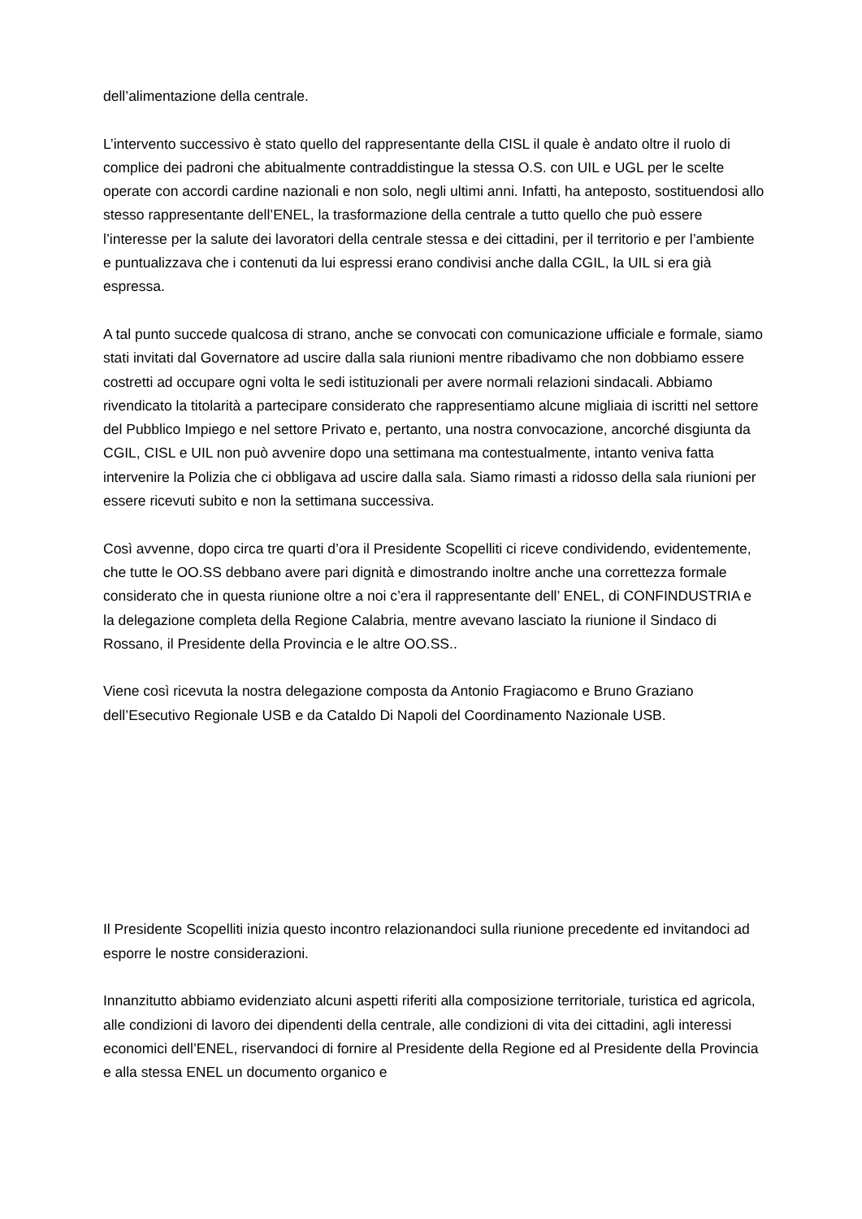dell’alimentazione della centrale.
L’intervento successivo è stato quello del rappresentante della CISL il quale è andato oltre il ruolo di complice dei padroni che abitualmente contraddistingue la stessa O.S. con UIL e UGL per le scelte operate con accordi cardine nazionali e non solo, negli ultimi anni. Infatti, ha anteposto, sostituendosi allo stesso rappresentante dell’ENEL, la trasformazione della centrale a tutto quello che può essere l’interesse per la salute dei lavoratori della centrale stessa e dei cittadini, per il territorio e per l’ambiente e puntualizzava che i contenuti da lui espressi erano condivisi anche dalla CGIL, la UIL si era già espressa.
A tal punto succede qualcosa di strano, anche se convocati con comunicazione ufficiale e formale, siamo stati invitati dal Governatore ad uscire dalla sala riunioni mentre ribadivamo che non dobbiamo essere costretti ad occupare ogni volta le sedi istituzionali per avere normali relazioni sindacali. Abbiamo rivendicato la titolarità a partecipare considerato che rappresentiamo alcune migliaia di iscritti nel settore del Pubblico Impiego e nel settore Privato e, pertanto, una nostra convocazione, ancorché disgiunta da CGIL, CISL e UIL non può avvenire dopo una settimana ma contestualmente, intanto veniva fatta intervenire la Polizia che ci obbligava ad uscire dalla sala. Siamo rimasti a ridosso della sala riunioni per essere ricevuti subito e non la settimana successiva.
Così avvenne, dopo circa tre quarti d’ora il Presidente Scopelliti ci riceve condividendo, evidentemente, che tutte le OO.SS debbano avere pari dignità e dimostrando inoltre anche una correttezza formale considerato che in questa riunione oltre a noi c’era il rappresentante dell’ ENEL, di CONFINDUSTRIA e la delegazione completa della Regione Calabria, mentre avevano lasciato la riunione il Sindaco di Rossano, il Presidente della Provincia e le altre OO.SS..
Viene così ricevuta la nostra delegazione composta da Antonio Fragiacomo e Bruno Graziano dell’Esecutivo Regionale USB e da Cataldo Di Napoli del Coordinamento Nazionale USB.
Il Presidente Scopelliti inizia questo incontro relazionandoci sulla riunione precedente ed invitandoci ad esporre le nostre considerazioni.
Innanzitutto abbiamo evidenziato alcuni aspetti riferiti alla composizione territoriale, turistica ed agricola, alle condizioni di lavoro dei dipendenti della centrale, alle condizioni di vita dei cittadini, agli interessi economici dell’ENEL, riservandoci di fornire al Presidente della Regione ed al Presidente della Provincia e alla stessa ENEL un documento organico e